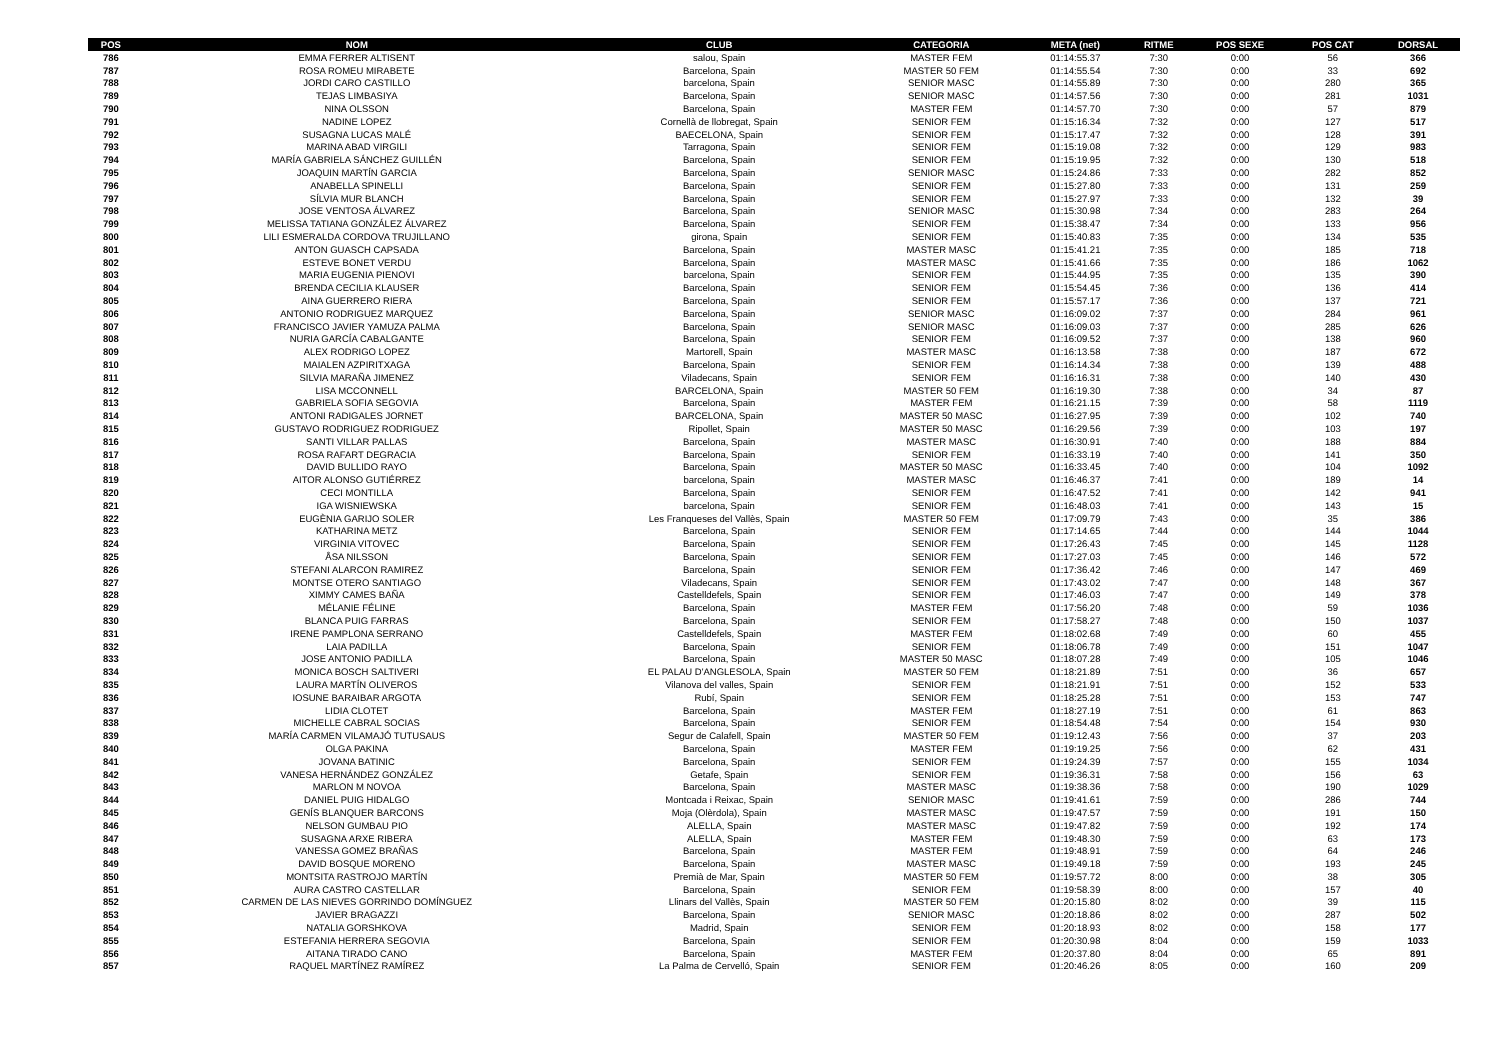| POS | NOM | CLUB | CATEGORIA | META (net) | RITME | POS SEXE | POS CAT | DORSAL |
| --- | --- | --- | --- | --- | --- | --- | --- | --- |
| 786 | EMMA FERRER ALTISENT | salou, Spain | MASTER FEM | 01:14:55.37 | 7:30 | 0:00 | 56 | 366 |
| 787 | ROSA ROMEU MIRABETE | Barcelona, Spain | MASTER 50 FEM | 01:14:55.54 | 7:30 | 0:00 | 33 | 692 |
| 788 | JORDI CARO CASTILLO | barcelona, Spain | SENIOR MASC | 01:14:55.89 | 7:30 | 0:00 | 280 | 365 |
| 789 | TEJAS LIMBASIYA | Barcelona, Spain | SENIOR MASC | 01:14:57.56 | 7:30 | 0:00 | 281 | 1031 |
| 790 | NINA OLSSON | Barcelona, Spain | MASTER FEM | 01:14:57.70 | 7:30 | 0:00 | 57 | 879 |
| 791 | NADINE LOPEZ | Cornellà de llobregat, Spain | SENIOR FEM | 01:15:16.34 | 7:32 | 0:00 | 127 | 517 |
| 792 | SUSAGNA LUCAS MALÉ | BAECELONA, Spain | SENIOR FEM | 01:15:17.47 | 7:32 | 0:00 | 128 | 391 |
| 793 | MARINA ABAD VIRGILI | Tarragona, Spain | SENIOR FEM | 01:15:19.08 | 7:32 | 0:00 | 129 | 983 |
| 794 | MARÍA GABRIELA SÁNCHEZ GUILLÉN | Barcelona, Spain | SENIOR FEM | 01:15:19.95 | 7:32 | 0:00 | 130 | 518 |
| 795 | JOAQUIN MARTÍN GARCIA | Barcelona, Spain | SENIOR MASC | 01:15:24.86 | 7:33 | 0:00 | 282 | 852 |
| 796 | ANABELLA SPINELLI | Barcelona, Spain | SENIOR FEM | 01:15:27.80 | 7:33 | 0:00 | 131 | 259 |
| 797 | SÍLVIA MUR BLANCH | Barcelona, Spain | SENIOR FEM | 01:15:27.97 | 7:33 | 0:00 | 132 | 39 |
| 798 | JOSE VENTOSA ÁLVAREZ | Barcelona, Spain | SENIOR MASC | 01:15:30.98 | 7:34 | 0:00 | 283 | 264 |
| 799 | MELISSA TATIANA GONZÁLEZ ÁLVAREZ | Barcelona, Spain | SENIOR FEM | 01:15:38.47 | 7:34 | 0:00 | 133 | 956 |
| 800 | LILI ESMERALDA CORDOVA TRUJILLANO | girona, Spain | SENIOR FEM | 01:15:40.83 | 7:35 | 0:00 | 134 | 535 |
| 801 | ANTON GUASCH CAPSADA | Barcelona, Spain | MASTER MASC | 01:15:41.21 | 7:35 | 0:00 | 185 | 718 |
| 802 | ESTEVE BONET VERDU | Barcelona, Spain | MASTER MASC | 01:15:41.66 | 7:35 | 0:00 | 186 | 1062 |
| 803 | MARIA EUGENIA PIENOVI | barcelona, Spain | SENIOR FEM | 01:15:44.95 | 7:35 | 0:00 | 135 | 390 |
| 804 | BRENDA CECILIA KLAUSER | Barcelona, Spain | SENIOR FEM | 01:15:54.45 | 7:36 | 0:00 | 136 | 414 |
| 805 | AINA GUERRERO RIERA | Barcelona, Spain | SENIOR FEM | 01:15:57.17 | 7:36 | 0:00 | 137 | 721 |
| 806 | ANTONIO RODRIGUEZ MARQUEZ | Barcelona, Spain | SENIOR MASC | 01:16:09.02 | 7:37 | 0:00 | 284 | 961 |
| 807 | FRANCISCO JAVIER YAMUZA PALMA | Barcelona, Spain | SENIOR MASC | 01:16:09.03 | 7:37 | 0:00 | 285 | 626 |
| 808 | NURIA GARCÍA CABALGANTE | Barcelona, Spain | SENIOR FEM | 01:16:09.52 | 7:37 | 0:00 | 138 | 960 |
| 809 | ALEX RODRIGO LOPEZ | Martorell, Spain | MASTER MASC | 01:16:13.58 | 7:38 | 0:00 | 187 | 672 |
| 810 | MAIALEN AZPIRITXAGA | Barcelona, Spain | SENIOR FEM | 01:16:14.34 | 7:38 | 0:00 | 139 | 488 |
| 811 | SILVIA MARAÑA JIMENEZ | Viladecans, Spain | SENIOR FEM | 01:16:16.31 | 7:38 | 0:00 | 140 | 430 |
| 812 | LISA MCCONNELL | BARCELONA, Spain | MASTER 50 FEM | 01:16:19.30 | 7:38 | 0:00 | 34 | 87 |
| 813 | GABRIELA SOFIA SEGOVIA | Barcelona, Spain | MASTER FEM | 01:16:21.15 | 7:39 | 0:00 | 58 | 1119 |
| 814 | ANTONI RADIGALES JORNET | BARCELONA, Spain | MASTER 50 MASC | 01:16:27.95 | 7:39 | 0:00 | 102 | 740 |
| 815 | GUSTAVO RODRIGUEZ RODRIGUEZ | Ripollet, Spain | MASTER 50 MASC | 01:16:29.56 | 7:39 | 0:00 | 103 | 197 |
| 816 | SANTI VILLAR PALLAS | Barcelona, Spain | MASTER MASC | 01:16:30.91 | 7:40 | 0:00 | 188 | 884 |
| 817 | ROSA RAFART DEGRACIA | Barcelona, Spain | SENIOR FEM | 01:16:33.19 | 7:40 | 0:00 | 141 | 350 |
| 818 | DAVID BULLIDO RAYO | Barcelona, Spain | MASTER 50 MASC | 01:16:33.45 | 7:40 | 0:00 | 104 | 1092 |
| 819 | AITOR ALONSO GUTIÉRREZ | barcelona, Spain | MASTER MASC | 01:16:46.37 | 7:41 | 0:00 | 189 | 14 |
| 820 | CECI MONTILLA | Barcelona, Spain | SENIOR FEM | 01:16:47.52 | 7:41 | 0:00 | 142 | 941 |
| 821 | IGA WISNIEWSKA | barcelona, Spain | SENIOR FEM | 01:16:48.03 | 7:41 | 0:00 | 143 | 15 |
| 822 | EUGÈNIA GARIJO SOLER | Les Franqueses del Vallès, Spain | MASTER 50 FEM | 01:17:09.79 | 7:43 | 0:00 | 35 | 386 |
| 823 | KATHARINA METZ | Barcelona, Spain | SENIOR FEM | 01:17:14.65 | 7:44 | 0:00 | 144 | 1044 |
| 824 | VIRGINIA VITOVEC | Barcelona, Spain | SENIOR FEM | 01:17:26.43 | 7:45 | 0:00 | 145 | 1128 |
| 825 | ÅSA NILSSON | Barcelona, Spain | SENIOR FEM | 01:17:27.03 | 7:45 | 0:00 | 146 | 572 |
| 826 | STEFANI ALARCON RAMIREZ | Barcelona, Spain | SENIOR FEM | 01:17:36.42 | 7:46 | 0:00 | 147 | 469 |
| 827 | MONTSE OTERO SANTIAGO | Viladecans, Spain | SENIOR FEM | 01:17:43.02 | 7:47 | 0:00 | 148 | 367 |
| 828 | XIMMY CAMES BAÑA | Castelldefels, Spain | SENIOR FEM | 01:17:46.03 | 7:47 | 0:00 | 149 | 378 |
| 829 | MÉLANIE FÉLINE | Barcelona, Spain | MASTER FEM | 01:17:56.20 | 7:48 | 0:00 | 59 | 1036 |
| 830 | BLANCA PUIG FARRAS | Barcelona, Spain | SENIOR FEM | 01:17:58.27 | 7:48 | 0:00 | 150 | 1037 |
| 831 | IRENE PAMPLONA SERRANO | Castelldefels, Spain | MASTER FEM | 01:18:02.68 | 7:49 | 0:00 | 60 | 455 |
| 832 | LAIA PADILLA | Barcelona, Spain | SENIOR FEM | 01:18:06.78 | 7:49 | 0:00 | 151 | 1047 |
| 833 | JOSE ANTONIO PADILLA | Barcelona, Spain | MASTER 50 MASC | 01:18:07.28 | 7:49 | 0:00 | 105 | 1046 |
| 834 | MONICA BOSCH SALTIVERI | EL PALAU D'ANGLESOLA, Spain | MASTER 50 FEM | 01:18:21.89 | 7:51 | 0:00 | 36 | 657 |
| 835 | LAURA MARTÍN OLIVEROS | Vilanova del valles, Spain | SENIOR FEM | 01:18:21.91 | 7:51 | 0:00 | 152 | 533 |
| 836 | IOSUNE BARAIBAR ARGOTA | Rubí, Spain | SENIOR FEM | 01:18:25.28 | 7:51 | 0:00 | 153 | 747 |
| 837 | LIDIA CLOTET | Barcelona, Spain | MASTER FEM | 01:18:27.19 | 7:51 | 0:00 | 61 | 863 |
| 838 | MICHELLE CABRAL SOCIAS | Barcelona, Spain | SENIOR FEM | 01:18:54.48 | 7:54 | 0:00 | 154 | 930 |
| 839 | MARÍA CARMEN VILAMAJÓ TUTUSAUS | Segur de Calafell, Spain | MASTER 50 FEM | 01:19:12.43 | 7:56 | 0:00 | 37 | 203 |
| 840 | OLGA PAKINA | Barcelona, Spain | MASTER FEM | 01:19:19.25 | 7:56 | 0:00 | 62 | 431 |
| 841 | JOVANA BATINIC | Barcelona, Spain | SENIOR FEM | 01:19:24.39 | 7:57 | 0:00 | 155 | 1034 |
| 842 | VANESA HERNÁNDEZ GONZÁLEZ | Getafe, Spain | SENIOR FEM | 01:19:36.31 | 7:58 | 0:00 | 156 | 63 |
| 843 | MARLON M NOVOA | Barcelona, Spain | MASTER MASC | 01:19:38.36 | 7:58 | 0:00 | 190 | 1029 |
| 844 | DANIEL PUIG HIDALGO | Montcada i Reixac, Spain | SENIOR MASC | 01:19:41.61 | 7:59 | 0:00 | 286 | 744 |
| 845 | GENÍS BLANQUER BARCONS | Moja (Olèrdola), Spain | MASTER MASC | 01:19:47.57 | 7:59 | 0:00 | 191 | 150 |
| 846 | NELSON GUMBAU PIO | ALELLA, Spain | MASTER MASC | 01:19:47.82 | 7:59 | 0:00 | 192 | 174 |
| 847 | SUSAGNA ARXE RIBERA | ALELLA, Spain | MASTER FEM | 01:19:48.30 | 7:59 | 0:00 | 63 | 173 |
| 848 | VANESSA GOMEZ BRAÑAS | Barcelona, Spain | MASTER FEM | 01:19:48.91 | 7:59 | 0:00 | 64 | 246 |
| 849 | DAVID BOSQUE MORENO | Barcelona, Spain | MASTER MASC | 01:19:49.18 | 7:59 | 0:00 | 193 | 245 |
| 850 | MONTSITA RASTROJO MARTÍN | Premià de Mar, Spain | MASTER 50 FEM | 01:19:57.72 | 8:00 | 0:00 | 38 | 305 |
| 851 | AURA CASTRO CASTELLAR | Barcelona, Spain | SENIOR FEM | 01:19:58.39 | 8:00 | 0:00 | 157 | 40 |
| 852 | CARMEN DE LAS NIEVES GORRINDO DOMÍNGUEZ | Llinars del Vallès, Spain | MASTER 50 FEM | 01:20:15.80 | 8:02 | 0:00 | 39 | 115 |
| 853 | JAVIER BRAGAZZI | Barcelona, Spain | SENIOR MASC | 01:20:18.86 | 8:02 | 0:00 | 287 | 502 |
| 854 | NATALIA GORSHKOVA | Madrid, Spain | SENIOR FEM | 01:20:18.93 | 8:02 | 0:00 | 158 | 177 |
| 855 | ESTEFANIA HERRERA SEGOVIA | Barcelona, Spain | SENIOR FEM | 01:20:30.98 | 8:04 | 0:00 | 159 | 1033 |
| 856 | AITANA TIRADO CANO | Barcelona, Spain | MASTER FEM | 01:20:37.80 | 8:04 | 0:00 | 65 | 891 |
| 857 | RAQUEL MARTÍNEZ RAMÍREZ | La Palma de Cervelló, Spain | SENIOR FEM | 01:20:46.26 | 8:05 | 0:00 | 160 | 209 |